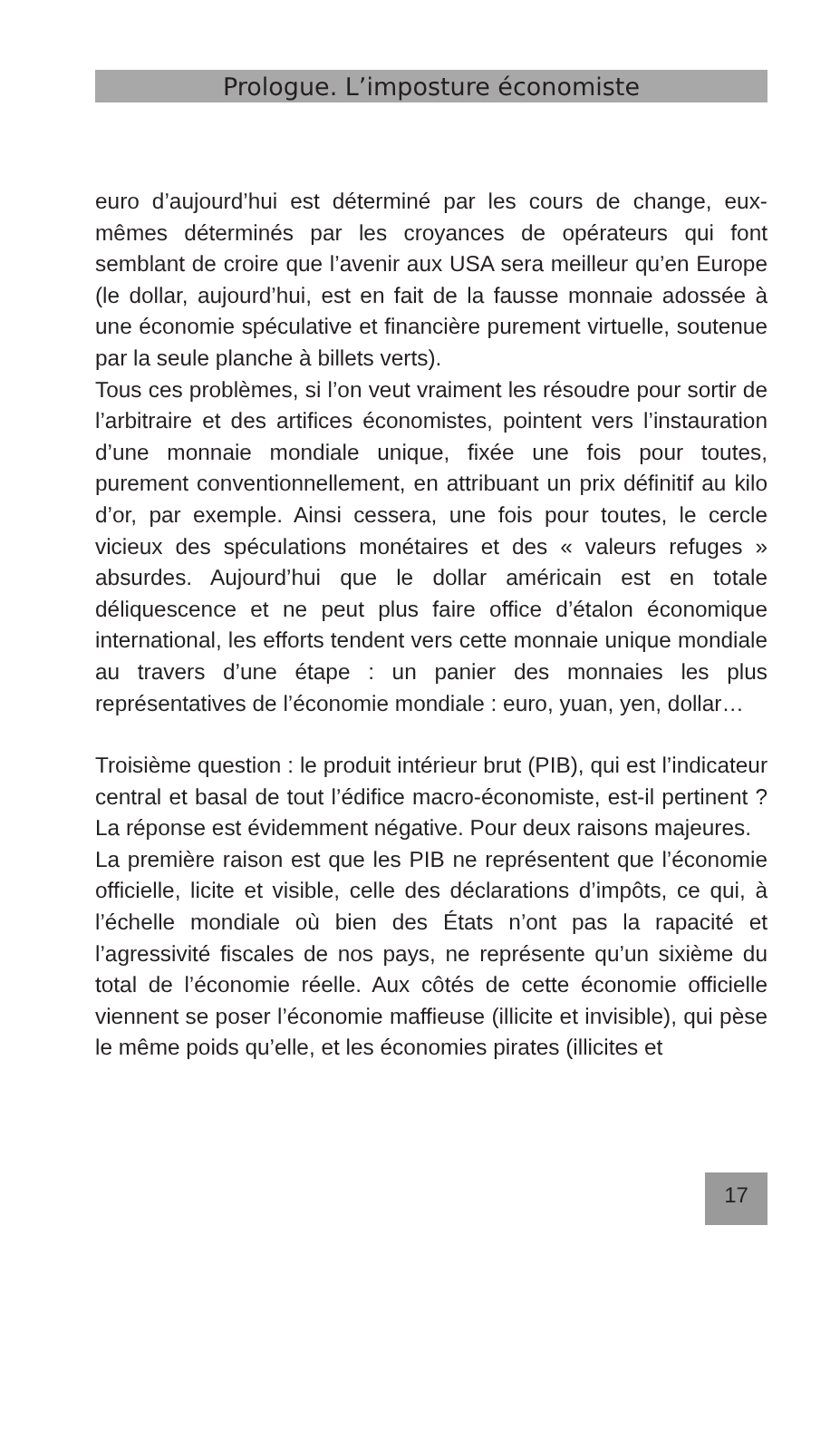Prologue. L’imposture économiste
euro d’aujourd’hui est déterminé par les cours de change, eux-mêmes déterminés par les croyances de opérateurs qui font semblant de croire que l’avenir aux USA sera meilleur qu’en Europe (le dollar, aujourd’hui, est en fait de la fausse monnaie adossée à une économie spéculative et financière purement virtuelle, soutenue par la seule planche à billets verts).
Tous ces problèmes, si l’on veut vraiment les résoudre pour sortir de l’arbitraire et des artifices économistes, pointent vers l’instauration d’une monnaie mondiale unique, fixée une fois pour toutes, purement conventionnellement, en attribuant un prix définitif au kilo d’or, par exemple. Ainsi cessera, une fois pour toutes, le cercle vicieux des spéculations monétaires et des « valeurs refuges » absurdes. Aujourd’hui que le dollar américain est en totale déliquescence et ne peut plus faire office d’étalon économique international, les efforts tendent vers cette monnaie unique mondiale au travers d’une étape : un panier des monnaies les plus représentatives de l’économie mondiale : euro, yuan, yen, dollar…
Troisième question : le produit intérieur brut (PIB), qui est l’indicateur central et basal de tout l’édifice macro-économiste, est-il pertinent ? La réponse est évidemment négative. Pour deux raisons majeures.
La première raison est que les PIB ne représentent que l’économie officielle, licite et visible, celle des déclarations d’impôts, ce qui, à l’échelle mondiale où bien des États n’ont pas la rapacité et l’agressivité fiscales de nos pays, ne représente qu’un sixième du total de l’économie réelle. Aux côtés de cette économie officielle viennent se poser l’économie maffieuse (illicite et invisible), qui pèse le même poids qu’elle, et les économies pirates (illicites et
17